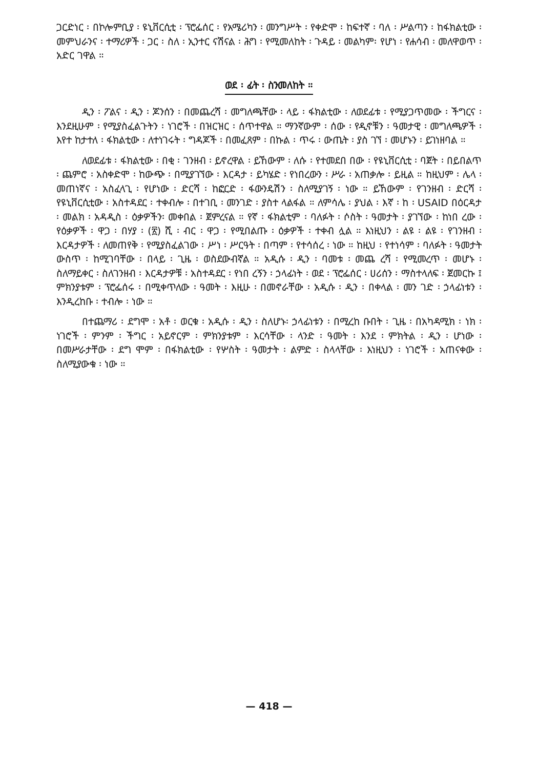ጋርድነር ፡ በኮሎምቢያ ፡ ዩኒቨርሲቲ ፡ ፕሮፌሰር ፡ የአሜሪካን ፡ መንግሥት ፡ የቀድሞ ፡ ከፍተኛ ፡ ባለ ፡ ሥልጣን ፡ ከፋክልቲው ፡ መምህራንና ፡ ተማሪዎች ፡ ጋር ፡ ስለ ፡ ኢንተር ናሽናል ፡ ሕግ ፡ የሚመለከት ፡ ጉዳይ ፡ መልካም፡ የሆነ ፡ የሐሳብ ፡ መለዋወጥ ፡ አድር ገዋል ።
ወደ ፡ ፊት ፡ ስንመለከት ።
ዲን ፡ ፖልና ፡ ዲን ፡ ጆንሰን ፡ በመጨረሻ ፡ መግለጫቸው ፡ ላይ ፡ ፋክልቲው ፡ ለወደፊቱ ፡ የሚያጋጥመው ፡ ችግርና ፡ እንደዚሁም ፡ የሚያስፈልጉትን ፡ ነገሮች ፡ በዝርዝር ፡ ሰጥተዋል ። ማንኛውም ፡ ሰው ፡ የዲኖቹን ፡ ዓመታዊ ፡ መግለጫዎች ፡ እየተ ከታተለ ፡ ፋክልቲው ፡ ለተነገሩት ፡ ግዳጆች ፡ በመፈጸም ፡ በኩል ፡ ጥሩ ፡ ውጤት ፡ ያስ ገኘ ፡ መሆኑን ፡ ይገነዘባል ።
ለወደፊቱ ፡ ፋክልቲው ፡ በቂ ፡ ገንዘብ ፡ ይኖረዋል ፡ ይኸውም ፡ ለሱ ፡ የተመደበ በው ፡ የዩኒቨርሲቲ ፡ ባጀት ፡ በይበልጥ ፡ ጨምሮ ፡ አስቀድሞ ፡ ከውጭ ፡ በሚያገኘው ፡ እርዳታ ፡ ይካሄድ ፡ የነበረውን ፡ ሥራ ፡ አጠቃሎ ፡ ይዚል ። ከዚህም ፡ ሌላ ፡ መጠነኛና ፡ አስፈላጊ ፡ የሆነው ፡ ድርሻ ፡ ከፎርድ ፡ ፋውንዴሽን ፡ ስለሚያገኝ ፡ ነው ። ይኸውም ፡ የገንዘብ ፡ ድርሻ ፡ የዩኒቨርሲቲው ፡ አስተዳደር ፡ ተቀብሎ ፡ በተገቢ ፡ መንገድ ፡ ያስተ ላልፋል ። ለምሳሌ ፡ ያህል ፡ እኛ ፡ ከ ፡ USAID በዕርዳታ ፡ መልክ ፡ አዳዲስ ፡ ዕቃዎችን፡ መቀበል ፡ ጀምረናል ። የኛ ፡ ፋክልቲም ፡ ባለፉት ፡ ሶስት ፡ ዓመታት ፡ ያገኘው ፡ ከነበ ረው ፡ የዕቃዎች ፡ ዋጋ ፡ በሃያ ፡ (፳) ሺ ፡ ብር ፡ ዋጋ ፡ የሚበልጡ ፡ ዕቃዎች ፡ ተቀብ ሏል ። እነዚህን ፡ ልዩ ፡ ልዩ ፡ የገንዘብ ፡ እርዳታዎች ፡ ለመጠየቅ ፡ የሚያስፈልገው ፡ ሥነ ፡ ሥርዓት ፡ በጣም ፡ የተሳሰረ ፡ ነው ። ከዚህ ፡ የተነሳም ፡ ባለፉት ፡ ዓመታት ውስጥ ፡ ከሚገባቸው ፡ በላይ ፡ ጊዜ ፡ ወስደውብኛል ። አዲሱ ፡ ዲን ፡ ባመቱ ፡ መጨ ረሻ ፡ የሚመረጥ ፡ መሆኑ ፡ ስለማይቀር ፡ ስለገንዘብ ፡ እርዳታዎቹ ፡ አስተዳደር ፡ የነበ ረኝን ፡ ኃላፊነት ፡ ወደ ፡ ፕሮፌሰር ፡ ሀሪሰን ፡ ማስተላለፍ ፡ ጀመርኩ ፤ ምክንያቱም ፡ ፕሮፌሰሩ ፡ በሚቀጥለው ፡ ዓመት ፡ እዚሁ ፡ በመኖራቸው ፡ አዲሱ ፡ ዲን ፡ በቀላል ፡ መን ገድ ፡ ኃላፊነቱን ፡ እንዲረከቡ ፡ ተብሎ ፡ ነው ።
በተጨማሪ ፡ ደግሞ ፡ አቶ ፡ ወርቁ ፡ አዲሱ ፡ ዲን ፡ ስለሆኑ፡ ኃላፊነቱን ፡ በሚረከ ቡበት ፡ ጊዜ ፡ በአካዳሚክ ፡ ነክ ፡ ነገሮች ፡ ምንም ፡ ችግር ፡ አይኖርም ፡ ምክንያቱም ፡ እርሳቸው ፡ ላንድ ፡ ዓመት ፡ እንደ ፡ ምክትል ፡ ዲን ፡ ሆነው ፡ በመሥራታቸው ፡ ደግ ሞም ፡ በፋክልቲው ፡ የሦስት ፡ ዓመታት ፡ ልምድ ፡ ስላላቸው ፡ እነዚህን ፡ ነገሮች ፡ አጠናቀው ፡ ስለሚያውቁ ፡ ነው ።
— 418 —